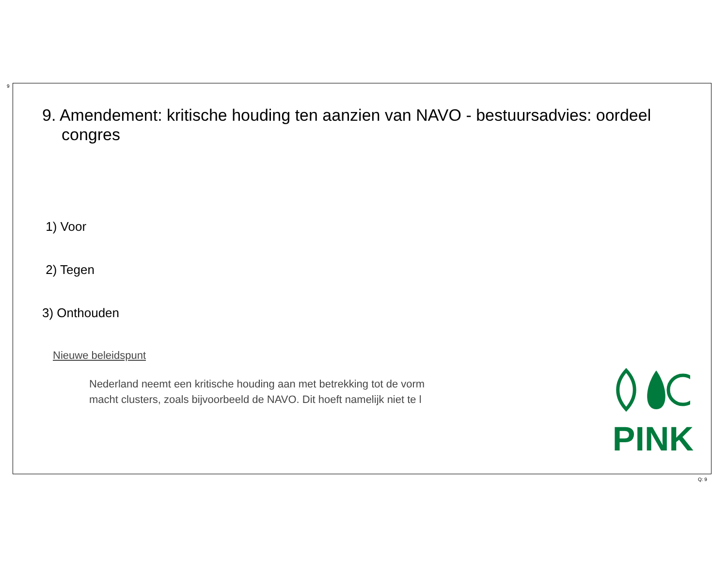9
9. Amendement: kritische houding ten aanzien van NAVO - bestuursadvies: oordeel congres
1) Voor
2) Tegen
3) Onthouden
Nieuwe beleidspunt
Nederland neemt een kritische houding aan met betrekking tot de vorm
macht clusters, zoals bijvoorbeeld de NAVO. Dit hoeft namelijk niet te l
PINK
Q: 9